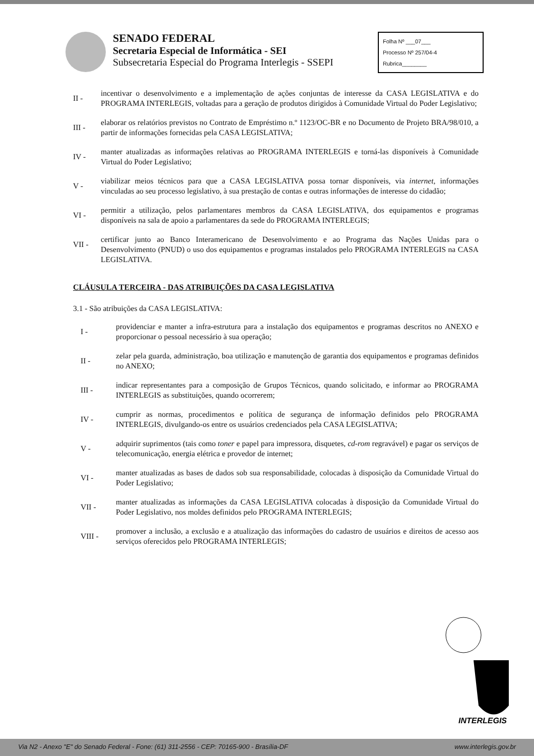SENADO FEDERAL
Secretaria Especial de Informática - SEI
Subsecretaria Especial do Programa Interlegis - SSEPI
Folha Nº ___07___
Processo Nº 257/04-4
Rubrica________
II -
incentivar o desenvolvimento e a implementação de ações conjuntas de interesse da CASA LEGISLATIVA e do PROGRAMA INTERLEGIS, voltadas para a geração de produtos dirigidos à Comunidade Virtual do Poder Legislativo;
III -
elaborar os relatórios previstos no Contrato de Empréstimo n.º 1123/OC-BR e no Documento de Projeto BRA/98/010, a partir de informações fornecidas pela CASA LEGISLATIVA;
IV -
manter atualizadas as informações relativas ao PROGRAMA INTERLEGIS e torná-las disponíveis à Comunidade Virtual do Poder Legislativo;
V -
viabilizar meios técnicos para que a CASA LEGISLATIVA possa tornar disponíveis, via internet, informações vinculadas ao seu processo legislativo, à sua prestação de contas e outras informações de interesse do cidadão;
VI -
permitir a utilização, pelos parlamentares membros da CASA LEGISLATIVA, dos equipamentos e programas disponíveis na sala de apoio a parlamentares da sede do PROGRAMA INTERLEGIS;
VII -
certificar junto ao Banco Interamericano de Desenvolvimento e ao Programa das Nações Unidas para o Desenvolvimento (PNUD) o uso dos equipamentos e programas instalados pelo PROGRAMA INTERLEGIS na CASA LEGISLATIVA.
CLÁUSULA TERCEIRA - DAS ATRIBUIÇÕES DA CASA LEGISLATIVA
3.1 - São atribuições da CASA LEGISLATIVA:
I -
providenciar e manter a infra-estrutura para a instalação dos equipamentos e programas descritos no ANEXO e proporcionar o pessoal necessário à sua operação;
II -
zelar pela guarda, administração, boa utilização e manutenção de garantia dos equipamentos e programas definidos no ANEXO;
III -
indicar representantes para a composição de Grupos Técnicos, quando solicitado, e informar ao PROGRAMA INTERLEGIS as substituições, quando ocorrerem;
IV -
cumprir as normas, procedimentos e política de segurança de informação definidos pelo PROGRAMA INTERLEGIS, divulgando-os entre os usuários credenciados pela CASA LEGISLATIVA;
V -
adquirir suprimentos (tais como toner e papel para impressora, disquetes, cd-rom regravável) e pagar os serviços de telecomunicação, energia elétrica e provedor de internet;
VI -
manter atualizadas as bases de dados sob sua responsabilidade, colocadas à disposição da Comunidade Virtual do Poder Legislativo;
VII -
manter atualizadas as informações da CASA LEGISLATIVA colocadas à disposição da Comunidade Virtual do Poder Legislativo, nos moldes definidos pelo PROGRAMA INTERLEGIS;
VIII -
promover a inclusão, a exclusão e a atualização das informações do cadastro de usuários e direitos de acesso aos serviços oferecidos pelo PROGRAMA INTERLEGIS;
INTERLEGIS
Via N2 - Anexo "E" do Senado Federal - Fone: (61) 311-2556 - CEP: 70165-900 - Brasília-DF www.interlegis.gov.br